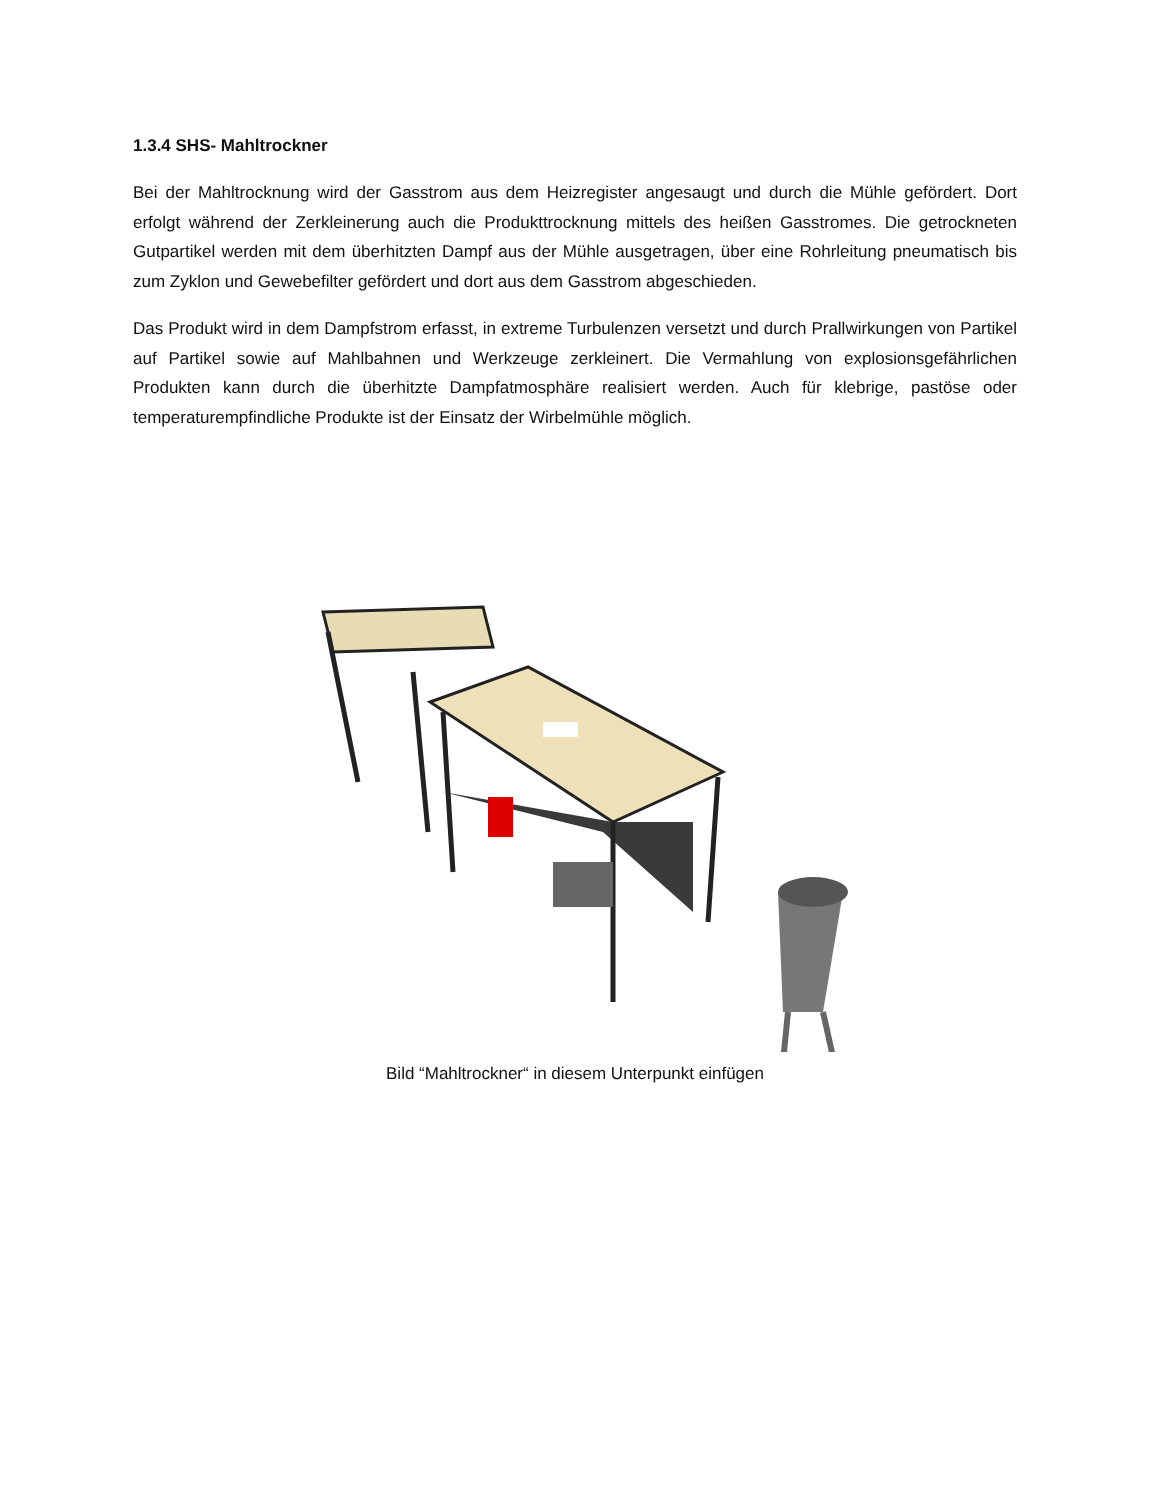1.3.4 SHS- Mahltrockner
Bei der Mahltrocknung wird der Gasstrom aus dem Heizregister angesaugt und durch die Mühle gefördert. Dort erfolgt während der Zerkleinerung auch die Produkttrocknung mittels des heißen Gasstromes. Die getrockneten Gutpartikel werden mit dem überhitzten Dampf aus der Mühle ausgetragen, über eine Rohrleitung pneumatisch bis zum Zyklon und Gewebefilter gefördert und dort aus dem Gasstrom abgeschieden.
Das Produkt wird in dem Dampfstrom erfasst, in extreme Turbulenzen versetzt und durch Prallwirkungen von Partikel auf Partikel sowie auf Mahlbahnen und Werkzeuge zerkleinert. Die Vermahlung von explosionsgefährlichen Produkten kann durch die überhitzte Dampfatmosphäre realisiert werden. Auch für klebrige, pastöse oder temperaturempfindliche Produkte ist der Einsatz der Wirbelmühle möglich.
Bild “Mahltrockner“ in diesem Unterpunkt einfügen